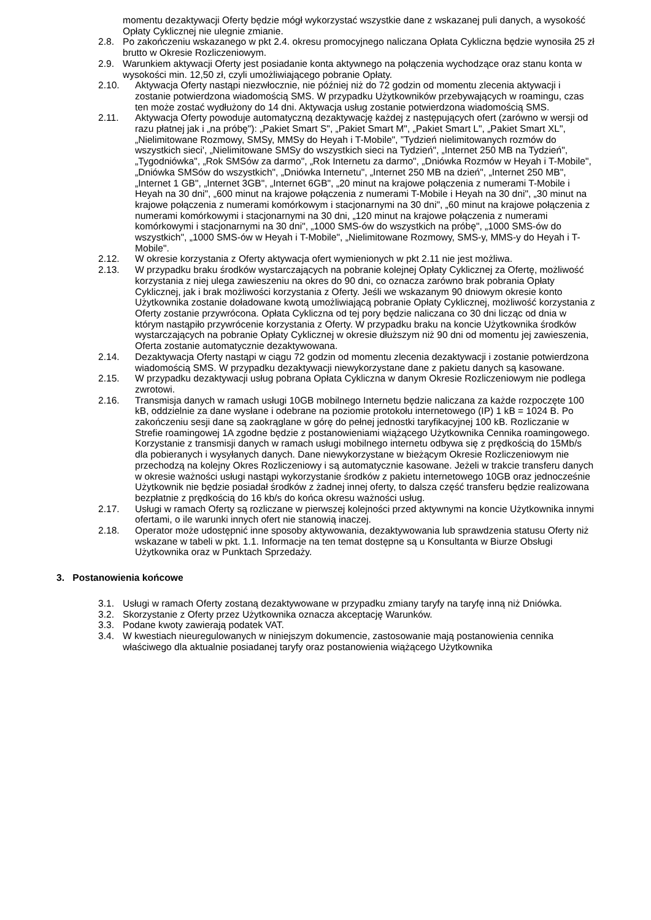momentu dezaktywacji Oferty będzie mógł wykorzystać wszystkie dane z wskazanej puli danych, a wysokość Opłaty Cyklicznej nie ulegnie zmianie.
2.8. Po zakończeniu wskazanego w pkt 2.4. okresu promocyjnego naliczana Opłata Cykliczna będzie wynosiła 25 zł brutto w Okresie Rozliczeniowym.
2.9. Warunkiem aktywacji Oferty jest posiadanie konta aktywnego na połączenia wychodzące oraz stanu konta w wysokości min. 12,50 zł, czyli umożliwiającego pobranie Opłaty.
2.10. Aktywacja Oferty nastąpi niezwłocznie, nie później niż do 72 godzin od momentu zlecenia aktywacji i zostanie potwierdzona wiadomością SMS. W przypadku Użytkowników przebywających w roamingu, czas ten może zostać wydłużony do 14 dni. Aktywacja usług zostanie potwierdzona wiadomością SMS.
2.11. Aktywacja Oferty powoduje automatyczną dezaktywację każdej z następujących ofert (zarówno w wersji od razu płatnej jak i „na próbę"): „Pakiet Smart S", „Pakiet Smart M", „Pakiet Smart L", „Pakiet Smart XL", „Nielimitowane Rozmowy, SMSy, MMSy do Heyah i T-Mobile", ”Tydzień nielimitowanych rozmów do wszystkich sieci', „Nielimitowane SMSy do wszystkich sieci na Tydzień", „Internet 250 MB na Tydzień", „Tygodniówka", „Rok SMSów za darmo", „Rok Internetu za darmo", „Dniówka Rozmów w Heyah i T-Mobile", „Dniówka SMSów do wszystkich", „Dniówka Internetu", „Internet 250 MB na dzień", „Internet 250 MB", „Internet 1 GB", „Internet 3GB", „Internet 6GB", „20 minut na krajowe połączenia z numerami T-Mobile i Heyah na 30 dni", „600 minut na krajowe połączenia z numerami T-Mobile i Heyah na 30 dni", „30 minut na krajowe połączenia z numerami komórkowym i stacjonarnymi na 30 dni", „60 minut na krajowe połączenia z numerami komórkowymi i stacjonarnymi na 30 dni, „120 minut na krajowe połączenia z numerami komórkowymi i stacjonarnymi na 30 dni", „1000 SMS-ów do wszystkich na próbę", „1000 SMS-ów do wszystkich", „1000 SMS-ów w Heyah i T-Mobile", „Nielimitowane Rozmowy, SMS-y, MMS-y do Heyah i T-Mobile".
2.12. W okresie korzystania z Oferty aktywacja ofert wymienionych w pkt 2.11 nie jest możliwa.
2.13. W przypadku braku środków wystarczających na pobranie kolejnej Opłaty Cyklicznej za Ofertę, możliwość korzystania z niej ulega zawieszeniu na okres do 90 dni, co oznacza zarówno brak pobrania Opłaty Cyklicznej, jak i brak możliwości korzystania z Oferty. Jeśli we wskazanym 90 dniowym okresie konto Użytkownika zostanie doładowane kwotą umożliwiającą pobranie Opłaty Cyklicznej, możliwość korzystania z Oferty zostanie przywrócona. Opłata Cykliczna od tej pory będzie naliczana co 30 dni licząc od dnia w którym nastąpiło przywrócenie korzystania z Oferty. W przypadku braku na koncie Użytkownika środków wystarczających na pobranie Opłaty Cyklicznej w okresie dłuższym niż 90 dni od momentu jej zawieszenia, Oferta zostanie automatycznie dezaktywowana.
2.14. Dezaktywacja Oferty nastąpi w ciągu 72 godzin od momentu zlecenia dezaktywacji i zostanie potwierdzona wiadomością SMS. W przypadku dezaktywacji niewykorzystane dane z pakietu danych są kasowane.
2.15. W przypadku dezaktywacji usług pobrana Opłata Cykliczna w danym Okresie Rozliczeniowym nie podlega zwrotowi.
2.16. Transmisja danych w ramach usługi 10GB mobilnego Internetu będzie naliczana za każde rozpoczęte 100 kB, oddzielnie za dane wysłane i odebrane na poziomie protokołu internetowego (IP) 1 kB = 1024 B. Po zakończeniu sesji dane są zaokrąglane w górę do pełnej jednostki taryfikacyjnej 100 kB. Rozliczanie w Strefie roamingowej 1A zgodne będzie z postanowieniami wiążącego Użytkownika Cennika roamingowego. Korzystanie z transmisji danych w ramach usługi mobilnego internetu odbywa się z prędkością do 15Mb/s dla pobieranych i wysyłanych danych. Dane niewykorzystane w bieżącym Okresie Rozliczeniowym nie przechodzą na kolejny Okres Rozliczeniowy i są automatycznie kasowane. Jeżeli w trakcie transferu danych w okresie ważności usługi nastąpi wykorzystanie środków z pakietu internetowego 10GB oraz jednocześnie Użytkownik nie będzie posiadał środków z żadnej innej oferty, to dalsza część transferu będzie realizowana bezpłatnie z prędkością do 16 kb/s do końca okresu ważności usług.
2.17. Usługi w ramach Oferty są rozliczane w pierwszej kolejności przed aktywnymi na koncie Użytkownika innymi ofertami, o ile warunki innych ofert nie stanowią inaczej.
2.18. Operator może udostępnić inne sposoby aktywowania, dezaktywowania lub sprawdzenia statusu Oferty niż wskazane w tabeli w pkt. 1.1. Informacje na ten temat dostępne są u Konsultanta w Biurze Obsługi Użytkownika oraz w Punktach Sprzedaży.
3. Postanowienia końcowe
3.1. Usługi w ramach Oferty zostaną dezaktywowane w przypadku zmiany taryfy na taryfę inną niż Dniówka.
3.2. Skorzystanie z Oferty przez Użytkownika oznacza akceptację Warunków.
3.3. Podane kwoty zawierają podatek VAT.
3.4. W kwestiach nieuregulowanych w niniejszym dokumencie, zastosowanie mają postanowienia cennika właściwego dla aktualnie posiadanej taryfy oraz postanowienia wiążącego Użytkownika